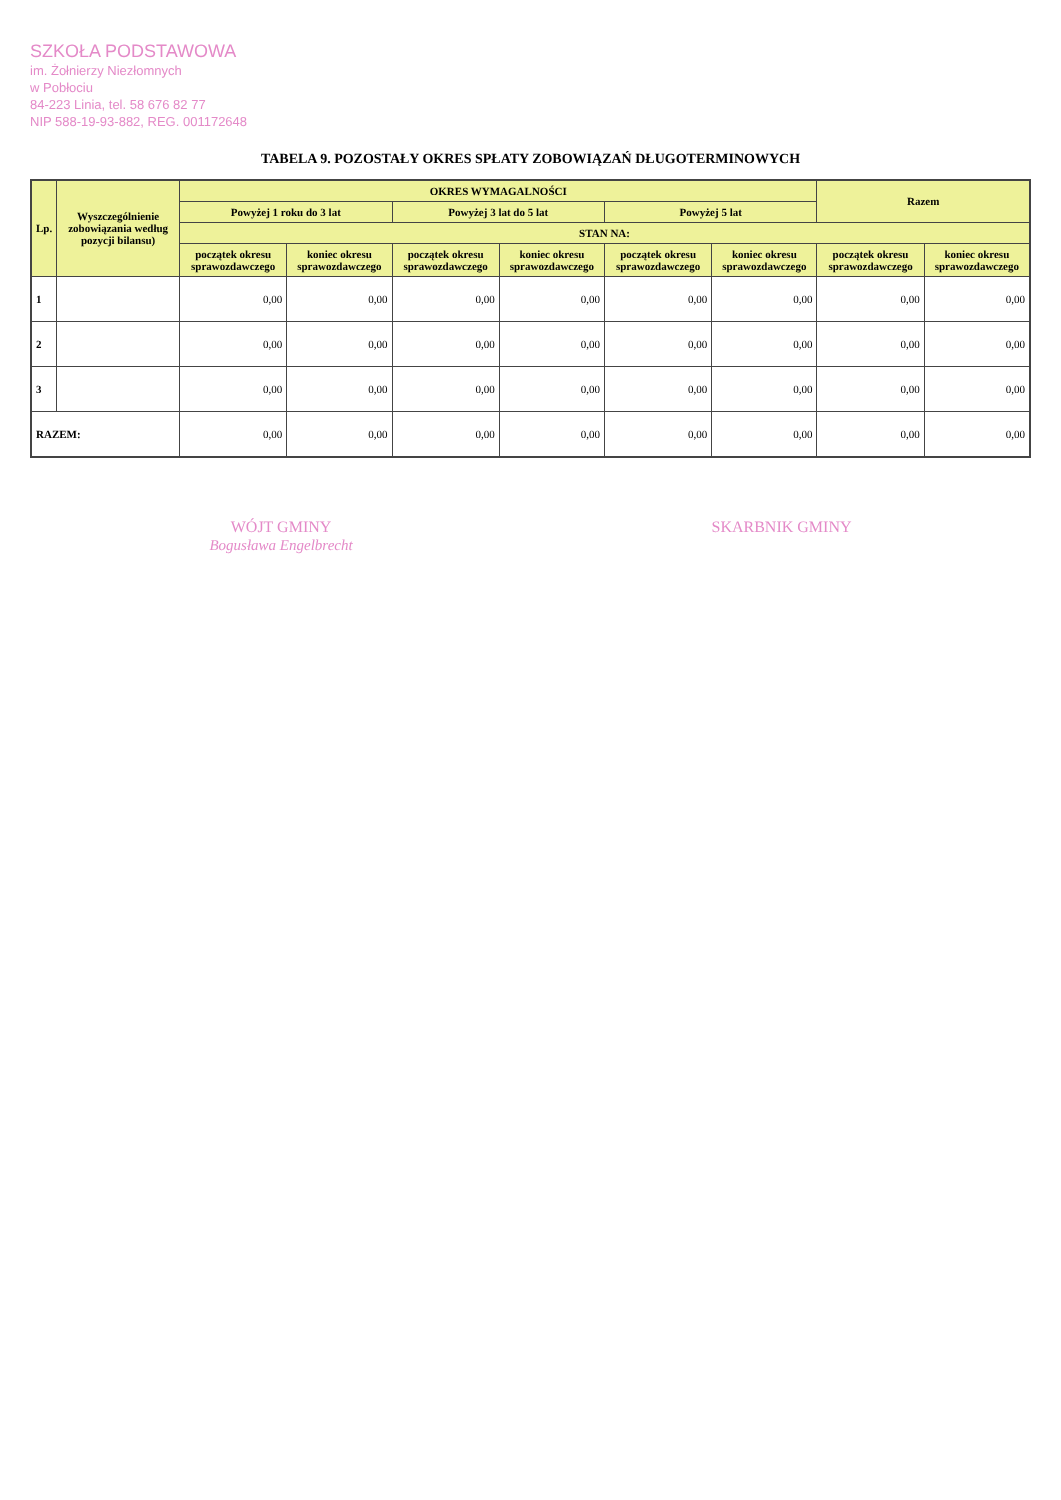SZKOŁA PODSTAWOWA
im. Żołnierzy Niezłomnych
w Pobłociu
84-223 Linia, tel. 58 676 82 77
NIP 588-19-93-882, REG. 001172648
TABELA 9. POZOSTAŁY OKRES SPŁATY ZOBOWIĄZAŃ DŁUGOTERMINOWYCH
| Lp. | Wyszczególnienie zobowiązania według pozycji bilansu) | OKRES WYMAGALNOŚCI | | | | | | Razem | |
| --- | --- | --- | --- | --- | --- | --- | --- | --- | --- |
| | | Powyżej 1 roku do 3 lat | | Powyżej 3 lat do 5 lat | | Powyżej 5 lat | | | |
| | | STAN NA: | | | | | | | |
| | | początek okresu sprawozdawczego | koniec okresu sprawozdawczego | początek okresu sprawozdawczego | koniec okresu sprawozdawczego | początek okresu sprawozdawczego | koniec okresu sprawozdawczego | początek okresu sprawozdawczego | koniec okresu sprawozdawczego |
| 1 | | 0,00 | 0,00 | 0,00 | 0,00 | 0,00 | 0,00 | 0,00 | 0,00 |
| 2 | | 0,00 | 0,00 | 0,00 | 0,00 | 0,00 | 0,00 | 0,00 | 0,00 |
| 3 | | 0,00 | 0,00 | 0,00 | 0,00 | 0,00 | 0,00 | 0,00 | 0,00 |
| RAZEM: | | 0,00 | 0,00 | 0,00 | 0,00 | 0,00 | 0,00 | 0,00 | 0,00 |
WÓJT GMINY
Bogusława Engelbrecht
SKARBNIK GMINY